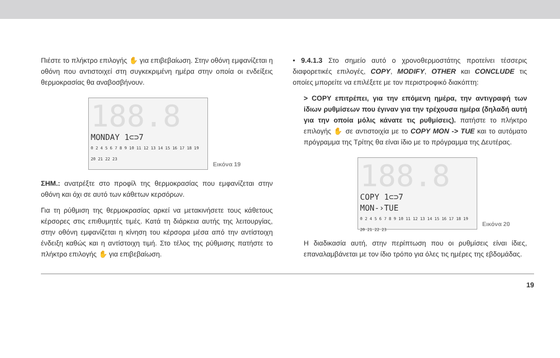Πιέστε το πλήκτρο επιλογής ✋ για επιβεβαίωση. Στην οθόνη εμφανίζεται η οθόνη που αντιστοιχεί στη συγκεκριμένη ημέρα στην οποία οι ενδείξεις θερμοκρασίας θα αναβοσβήνουν.
188.8
MONDAY 1⊂⊃7
0 2 4 5 6 7 8 9 10 11 12 13 14 15 16 17 18 19 20 21 22 23
Εικόνα 19
ΣΗΜ.: ανατρέξτε στο προφίλ της θερμοκρασίας που εμφανίζεται στην οθόνη και όχι σε αυτό των κάθετων κερσόρων.
Για τη ρύθμιση της θερμοκρασίας αρκεί να μετακινήσετε τους κάθετους κέρσορες στις επιθυμητές τιμές. Κατά τη διάρκεια αυτής της λειτουργίας, στην οθόνη εμφανίζεται η κίνηση του κέρσορα μέσα από την αντίστοιχη ένδειξη καθώς και η αντίστοιχη τιμή. Στο τέλος της ρύθμισης πατήστε το πλήκτρο επιλογής ✋ για επιβεβαίωση.
• 9.4.1.3 Στο σημείο αυτό ο χρονοθερμοστάτης προτείνει τέσσερις διαφορετικές επιλογές, COPY, MODIFY, OTHER και CONCLUDE τις οποίες μπορείτε να επιλέξετε με τον περιστροφικό διακόπτη:
> COPY επιτρέπει, για την επόμενη ημέρα, την αντιγραφή των ίδιων ρυθμίσεων που έγιναν για την τρέχουσα ημέρα (δηλαδή αυτή για την οποία μόλις κάνατε τις ρυθμίσεις). πατήστε το πλήκτρο επιλογής ✋ σε αντιστοιχία με το COPY MON -> TUE και το αυτόματο πρόγραμμα της Τρίτης θα είναι ίδιο με το πρόγραμμα της Δευτέρας.
188.8
COPY 1⊂⊃7
MON-›TUE
0 2 4 5 6 7 8 9 10 11 12 13 14 15 16 17 18 19 20 21 22 23
Εικόνα 20
Η διαδικασία αυτή, στην περίπτωση που οι ρυθμίσεις είναι ίδιες, επαναλαμβάνεται με τον ίδιο τρόπο για όλες τις ημέρες της εβδομάδας.
19